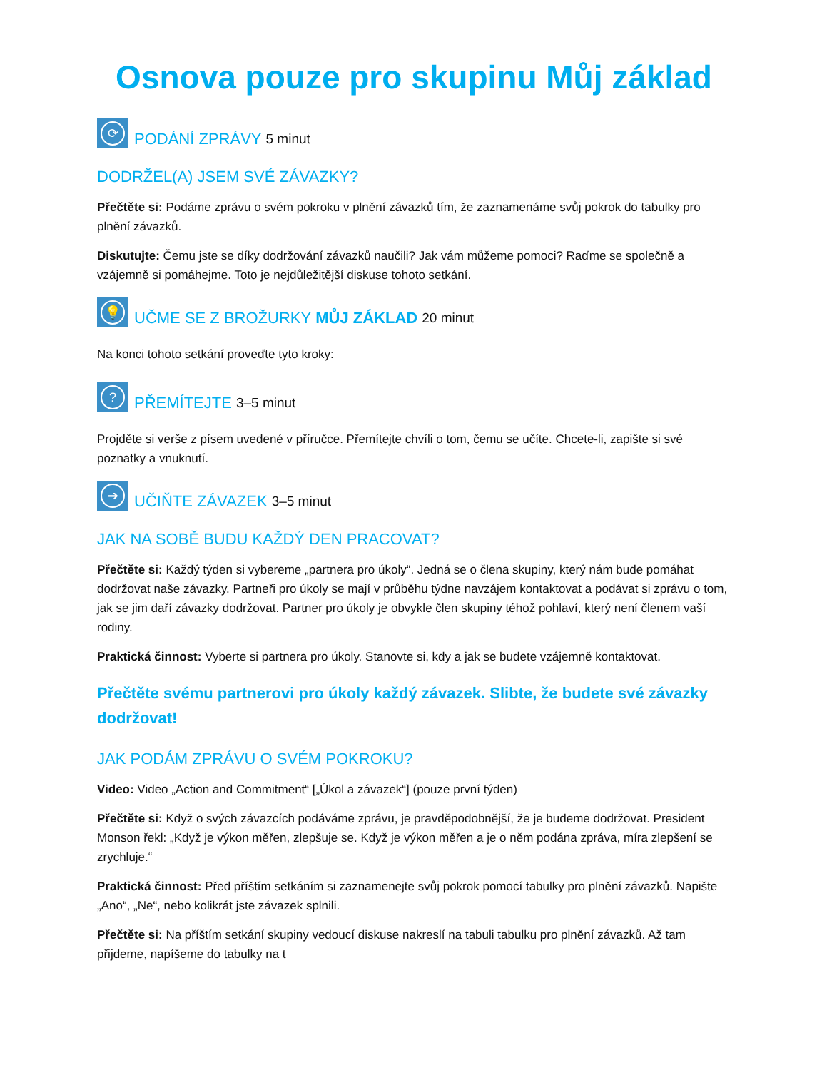Osnova pouze pro skupinu Můj základ
⟳ PODÁNÍ ZPRÁVY 5 minut
DODRŽEL(A) JSEM SVÉ ZÁVAZKY?
Přečtěte si: Podáme zprávu o svém pokroku v plnění závazků tím, že zaznamenáme svůj pokrok do tabulky pro plnění závazků.
Diskutujte: Čemu jste se díky dodržování závazků naučili? Jak vám můžeme pomoci? Raďme se společně a vzájemně si pomáhejme. Toto je nejdůležitější diskuse tohoto setkání.
💡 UČME SE Z BROŽURKY MŮJ ZÁKLAD 20 minut
Na konci tohoto setkání proveďte tyto kroky:
? PŘEMÍTEJTE 3–5 minut
Projděte si verše z písem uvedené v příručce. Přemítejte chvíli o tom, čemu se učíte. Chcete-li, zapište si své poznatky a vnuknutí.
➔ UČIŇTE ZÁVAZEK 3–5 minut
JAK NA SOBĚ BUDU KAŽDÝ DEN PRACOVAT?
Přečtěte si: Každý týden si vybereme „partnera pro úkoly“. Jedná se o člena skupiny, který nám bude pomáhat dodržovat naše závazky. Partneři pro úkoly se mají v průběhu týdne navzájem kontaktovat a podávat si zprávu o tom, jak se jim daří závazky dodržovat. Partner pro úkoly je obvykle člen skupiny téhož pohlaví, který není členem vaší rodiny.
Praktická činnost: Vyberte si partnera pro úkoly. Stanovte si, kdy a jak se budete vzájemně kontaktovat.
Přečtěte svému partnerovi pro úkoly každý závazek. Slibte, že budete své závazky dodržovat!
JAK PODÁM ZPRÁVU O SVÉM POKROKU?
Video: Video „Action and Commitment“ [„Úkol a závazek“] (pouze první týden)
Přečtěte si: Když o svých závazcích podáváme zprávu, je pravděpodobnější, že je budeme dodržovat. President Monson řekl: „Když je výkon měřen, zlepšuje se. Když je výkon měřen a je o něm podána zpráva, míra zlepšení se zrychluje.“
Praktická činnost: Před příštím setkáním si zaznamenejte svůj pokrok pomocí tabulky pro plnění závazků. Napište „Ano“, „Ne“, nebo kolikrát jste závazek splnili.
Přečtěte si: Na příštím setkání skupiny vedoucí diskuse nakreslí na tabuli tabulku pro plnění závazků. Až tam přijdeme, napíšeme do tabulky na t